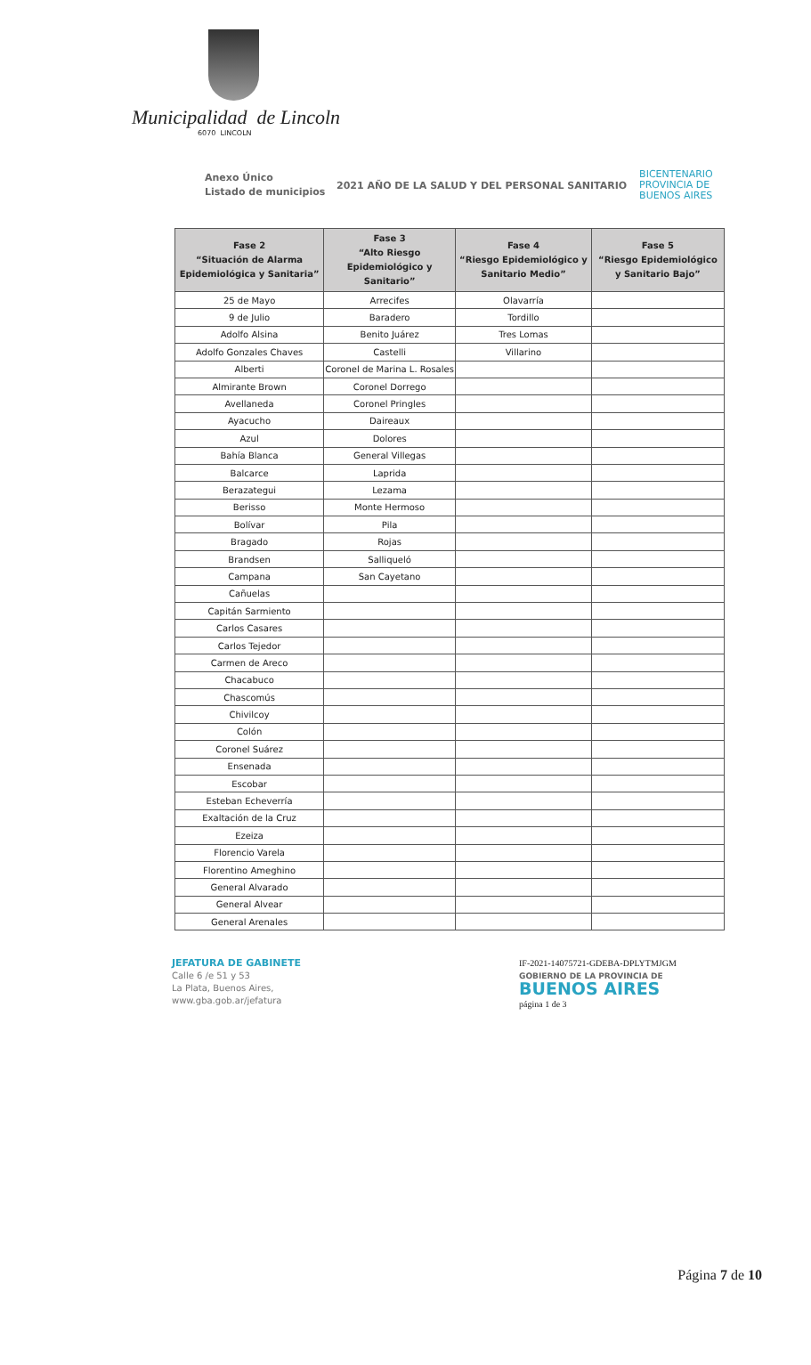Municipalidad de Lincoln
6070 LINCOLN
Anexo Único
Listado de municipios
2021 AÑO DE LA SALUD Y DEL PERSONAL SANITARIO
BICENTENARIO
PROVINCIA DE
BUENOS AIRES
| Fase 2 “Situación de Alarma Epidemiológica y Sanitaria” | Fase 3 “Alto Riesgo Epidemiológico y Sanitario” | Fase 4 “Riesgo Epidemiológico y Sanitario Medio” | Fase 5 “Riesgo Epidemiológico y Sanitario Bajo” |
| --- | --- | --- | --- |
| 25 de Mayo | Arrecifes | Olavarría | |
| 9 de Julio | Baradero | Tordillo | |
| Adolfo Alsina | Benito Juárez | Tres Lomas | |
| Adolfo Gonzales Chaves | Castelli | Villarino | |
| Alberti | Coronel de Marina L. Rosales | | |
| Almirante Brown | Coronel Dorrego | | |
| Avellaneda | Coronel Pringles | | |
| Ayacucho | Daireaux | | |
| Azul | Dolores | | |
| Bahía Blanca | General Villegas | | |
| Balcarce | Laprida | | |
| Berazategui | Lezama | | |
| Berisso | Monte Hermoso | | |
| Bolívar | Pila | | |
| Bragado | Rojas | | |
| Brandsen | Salliqueló | | |
| Campana | San Cayetano | | |
| Cañuelas | | | |
| Capitán Sarmiento | | | |
| Carlos Casares | | | |
| Carlos Tejedor | | | |
| Carmen de Areco | | | |
| Chacabuco | | | |
| Chascomús | | | |
| Chivilcoy | | | |
| Colón | | | |
| Coronel Suárez | | | |
| Ensenada | | | |
| Escobar | | | |
| Esteban Echeverría | | | |
| Exaltación de la Cruz | | | |
| Ezeiza | | | |
| Florencio Varela | | | |
| Florentino Ameghino | | | |
| General Alvarado | | | |
| General Alvear | | | |
| General Arenales | | | |
JEFATURA DE GABINETE
Calle 6 /e 51 y 53
La Plata, Buenos Aires,
www.gba.gob.ar/jefatura
IF-2021-14075721-GDEBA-DPLYTMJGM
GOBIERNO DE LA PROVINCIA DE
BUENOS AIRES
página 1 de 3
Página 7 de 10